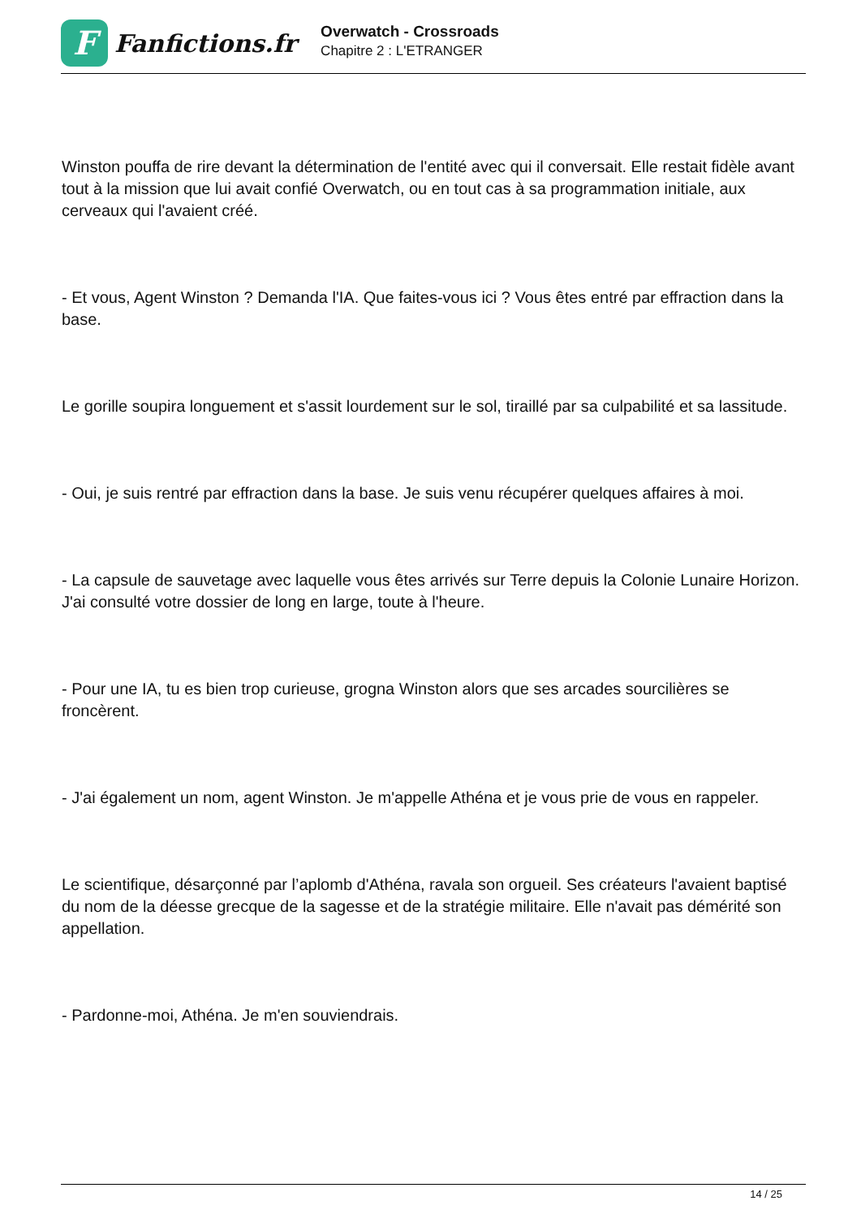F
Fanfictions.fr
Overwatch - Crossroads
Chapitre 2 : L'ETRANGER
Winston pouffa de rire devant la détermination de l'entité avec qui il conversait. Elle restait fidèle avant tout à la mission que lui avait confié Overwatch, ou en tout cas à sa programmation initiale, aux cerveaux qui l'avaient créé.
- Et vous, Agent Winston ? Demanda l'IA. Que faites-vous ici ? Vous êtes entré par effraction dans la base.
Le gorille soupira longuement et s'assit lourdement sur le sol, tiraillé par sa culpabilité et sa lassitude.
- Oui, je suis rentré par effraction dans la base. Je suis venu récupérer quelques affaires à moi.
- La capsule de sauvetage avec laquelle vous êtes arrivés sur Terre depuis la Colonie Lunaire Horizon. J'ai consulté votre dossier de long en large, toute à l'heure.
- Pour une IA, tu es bien trop curieuse, grogna Winston alors que ses arcades sourcilières se froncèrent.
- J'ai également un nom, agent Winston. Je m'appelle Athéna et je vous prie de vous en rappeler.
Le scientifique, désarçonné par l’aplomb d'Athéna, ravala son orgueil. Ses créateurs l'avaient baptisé du nom de la déesse grecque de la sagesse et de la stratégie militaire. Elle n'avait pas démérité son appellation.
- Pardonne-moi, Athéna. Je m'en souviendrais.
14 / 25